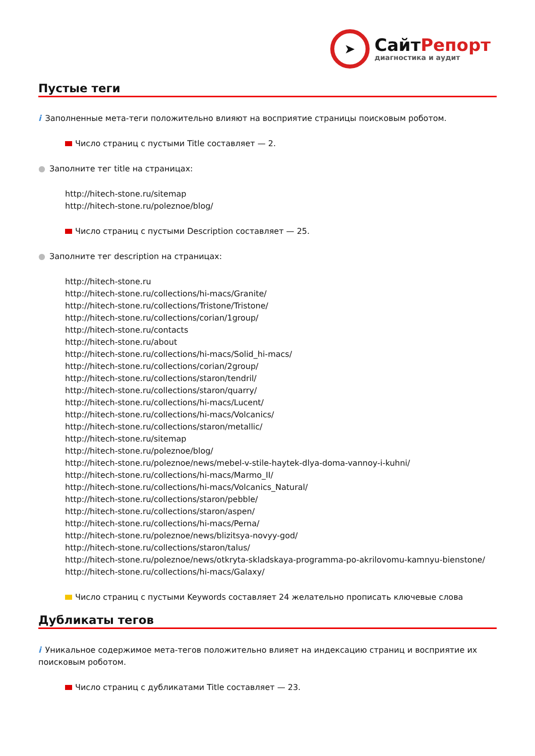➤
СайтРепорт
диагностика и аудит
Пустые теги
i Заполненные мета-теги положительно влияют на восприятие страницы поисковым роботом.
Число страниц с пустыми Title составляет — 2.
● Заполните тег title на страницах:
http://hitech-stone.ru/sitemap
http://hitech-stone.ru/poleznoe/blog/
Число страниц с пустыми Description составляет — 25.
● Заполните тег description на страницах:
http://hitech-stone.ru
http://hitech-stone.ru/collections/hi-macs/Granite/
http://hitech-stone.ru/collections/Tristone/Tristone/
http://hitech-stone.ru/collections/corian/1group/
http://hitech-stone.ru/contacts
http://hitech-stone.ru/about
http://hitech-stone.ru/collections/hi-macs/Solid_hi-macs/
http://hitech-stone.ru/collections/corian/2group/
http://hitech-stone.ru/collections/staron/tendril/
http://hitech-stone.ru/collections/staron/quarry/
http://hitech-stone.ru/collections/hi-macs/Lucent/
http://hitech-stone.ru/collections/hi-macs/Volcanics/
http://hitech-stone.ru/collections/staron/metallic/
http://hitech-stone.ru/sitemap
http://hitech-stone.ru/poleznoe/blog/
http://hitech-stone.ru/poleznoe/news/mebel-v-stile-haytek-dlya-doma-vannoy-i-kuhni/
http://hitech-stone.ru/collections/hi-macs/Marmo_II/
http://hitech-stone.ru/collections/hi-macs/Volcanics_Natural/
http://hitech-stone.ru/collections/staron/pebble/
http://hitech-stone.ru/collections/staron/aspen/
http://hitech-stone.ru/collections/hi-macs/Perna/
http://hitech-stone.ru/poleznoe/news/blizitsya-novyy-god/
http://hitech-stone.ru/collections/staron/talus/
http://hitech-stone.ru/poleznoe/news/otkryta-skladskaya-programma-po-akrilovomu-kamnyu-bienstone/
http://hitech-stone.ru/collections/hi-macs/Galaxy/
Число страниц с пустыми Keywords составляет 24 желательно прописать ключевые слова
Дубликаты тегов
i Уникальное содержимое мета-тегов положительно влияет на индексацию страниц и восприятие их поисковым роботом.
Число страниц с дубликатами Title составляет — 23.